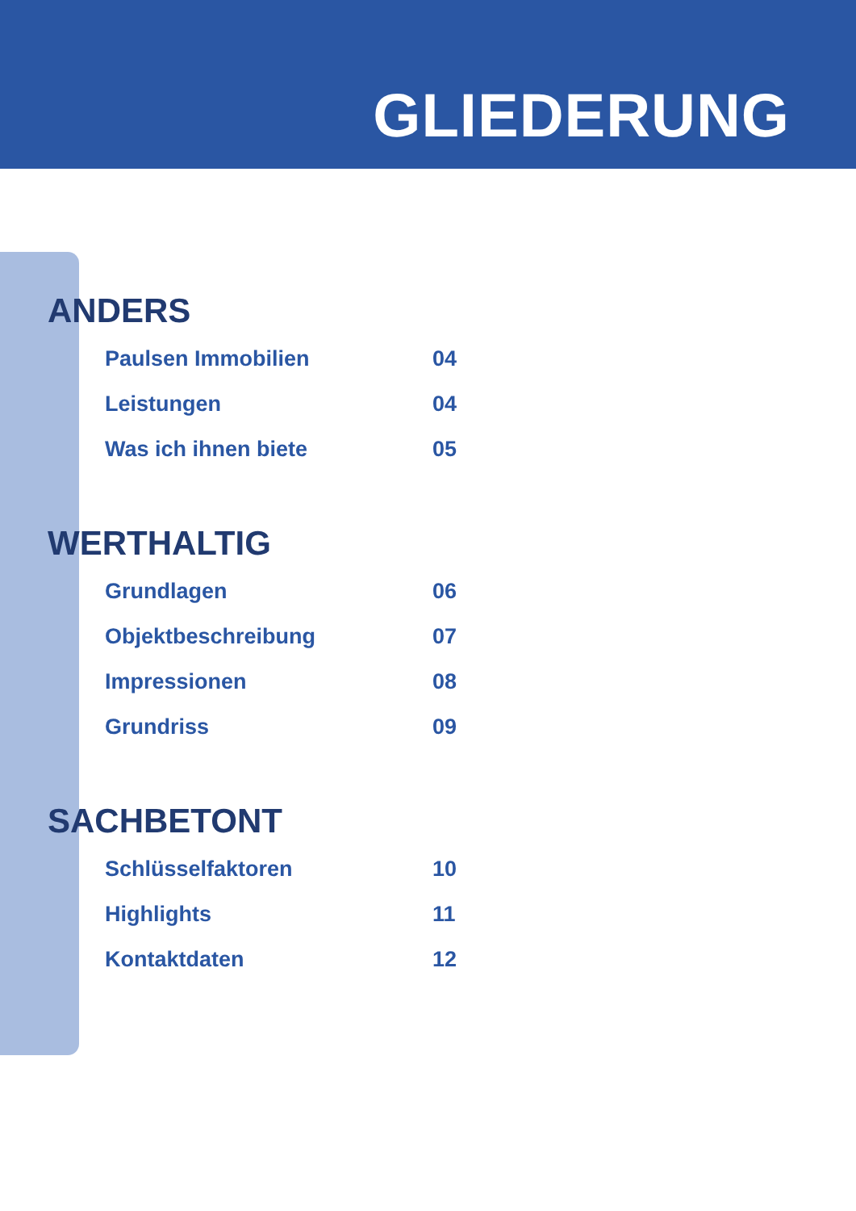GLIEDERUNG
ANDERS
Paulsen Immobilien 04
Leistungen 04
Was ich ihnen biete 05
WERTHALTIG
Grundlagen 06
Objektbeschreibung 07
Impressionen 08
Grundriss 09
SACHBETONT
Schlüsselfaktoren 10
Highlights 11
Kontaktdaten 12